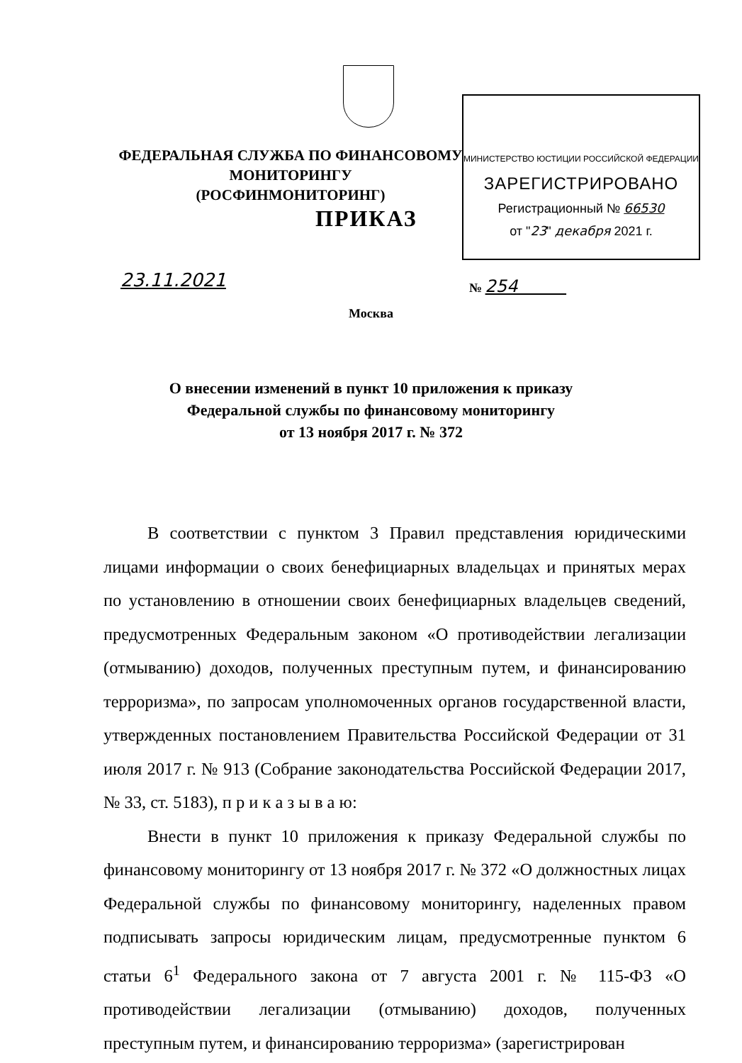МИНИСТЕРСТВО ЮСТИЦИИ РОССИЙСКОЙ ФЕДЕРАЦИИ
ЗАРЕГИСТРИРОВАНО
Регистрационный № 66530
от "23" декабря 2021 г.
ФЕДЕРАЛЬНАЯ СЛУЖБА ПО ФИНАНСОВОМУ МОНИТОРИНГУ
(РОСФИНМОНИТОРИНГ)
ПРИКАЗ
23.11.2021 № 254
Москва
О внесении изменений в пункт 10 приложения к приказу
Федеральной службы по финансовому мониторингу
от 13 ноября 2017 г. № 372
В соответствии с пунктом 3 Правил представления юридическими лицами информации о своих бенефициарных владельцах и принятых мерах по установлению в отношении своих бенефициарных владельцев сведений, предусмотренных Федеральным законом «О противодействии легализации (отмыванию) доходов, полученных преступным путем, и финансированию терроризма», по запросам уполномоченных органов государственной власти, утвержденных постановлением Правительства Российской Федерации от 31 июля 2017 г. № 913 (Собрание законодательства Российской Федерации 2017, № 33, ст. 5183), п р и к а з ы в а ю:
Внести в пункт 10 приложения к приказу Федеральной службы по финансовому мониторингу от 13 ноября 2017 г. № 372 «О должностных лицах Федеральной службы по финансовому мониторингу, наделенных правом подписывать запросы юридическим лицам, предусмотренные пунктом 6 статьи 6<sup>1</sup> Федерального закона от 7 августа 2001 г. № 115-ФЗ «О противодействии легализации (отмыванию) доходов, полученных преступным путем, и финансированию терроризма» (зарегистрирован